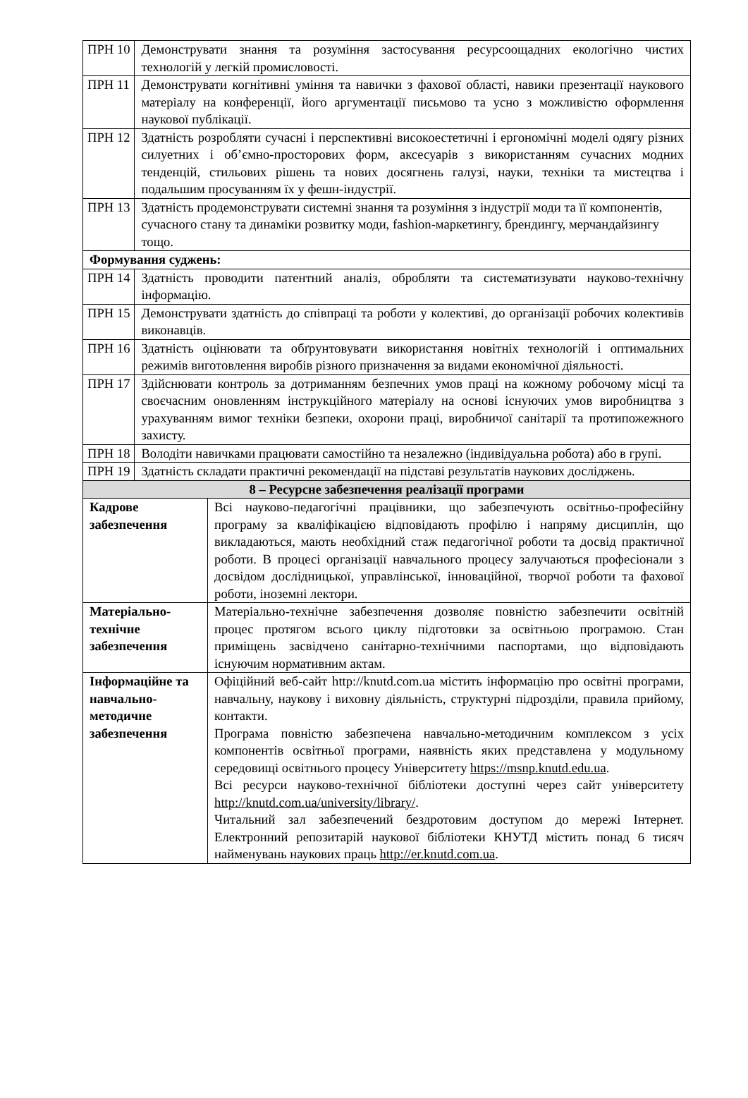| ПРН 10 | Демонструвати знання та розуміння застосування ресурсоощадних екологічно чистих технологій у легкій промисловості. | |
| ПРН 11 | Демонструвати когнітивні уміння та навички з фахової області, навики презентації наукового матеріалу на конференції, його аргументації письмово та усно з можливістю оформлення наукової публікації. | |
| ПРН 12 | Здатність розробляти сучасні і перспективні високоестетичні і ергономічні моделі одягу різних силуетних і об’ємно-просторових форм, аксесуарів з використанням сучасних модних тенденцій, стильових рішень та нових досягнень галузі, науки, техніки та мистецтва і подальшим просуванням їх у фешн-індустрії. | |
| ПРН 13 | Здатність продемонструвати системні знання та розуміння з індустрії моди та її компонентів, сучасного стану та динаміки розвитку моди, fashion-маркетингу, брендингу, мерчандайзингу тощо. | |
| Формування суджень: | | |
| ПРН 14 | Здатність проводити патентний аналіз, обробляти та систематизувати науково-технічну інформацію. | |
| ПРН 15 | Демонструвати здатність до співпраці та роботи у колективі, до організації робочих колективів виконавців. | |
| ПРН 16 | Здатність оцінювати та обґрунтовувати використання новітніх технологій і оптимальних режимів виготовлення виробів різного призначення за видами економічної діяльності. | |
| ПРН 17 | Здійснювати контроль за дотриманням безпечних умов праці на кожному робочому місці та своєчасним оновленням інструкційного матеріалу на основі існуючих умов виробництва з урахуванням вимог техніки безпеки, охорони праці, виробничої санітарії та протипожежного захисту. | |
| ПРН 18 | Володіти навичками працювати самостійно та незалежно (індивідуальна робота) або в групі. | |
| ПРН 19 | Здатність складати практичні рекомендації на підставі результатів наукових досліджень. | |
| 8 – Ресурсне забезпечення реалізації програми | | |
| Кадрове забезпечення | | Всі науково-педагогічні працівники, що забезпечують освітньо-професійну програму за кваліфікацією відповідають профілю і напряму дисциплін, що викладаються, мають необхідний стаж педагогічної роботи та досвід практичної роботи. В процесі організації навчального процесу залучаються професіонали з досвідом дослідницької, управлінської, інноваційної, творчої роботи та фахової роботи, іноземні лектори. |
| Матеріально-технічне забезпечення | | Матеріально-технічне забезпечення дозволяє повністю забезпечити освітній процес протягом всього циклу підготовки за освітньою програмою. Стан приміщень засвідчено санітарно-технічними паспортами, що відповідають існуючим нормативним актам. |
| Інформаційне та навчально-методичне забезпечення | | Офіційний веб-сайт http://knutd.com.ua містить інформацію про освітні програми, навчальну, наукову і виховну діяльність, структурні підрозділи, правила прийому, контакти. Програма повністю забезпечена навчально-методичним комплексом з усіх компонентів освітньої програми, наявність яких представлена у модульному середовищі освітнього процесу Університету https://msnp.knutd.edu.ua . Всі ресурси науково-технічної бібліотеки доступні через сайт університету http://knutd.com.ua/university/library/ . Читальний зал забезпечений бездротовим доступом до мережі Інтернет. Електронний репозитарій наукової бібліотеки КНУТД містить понад 6 тисяч найменувань наукових праць http://er.knutd.com.ua . |